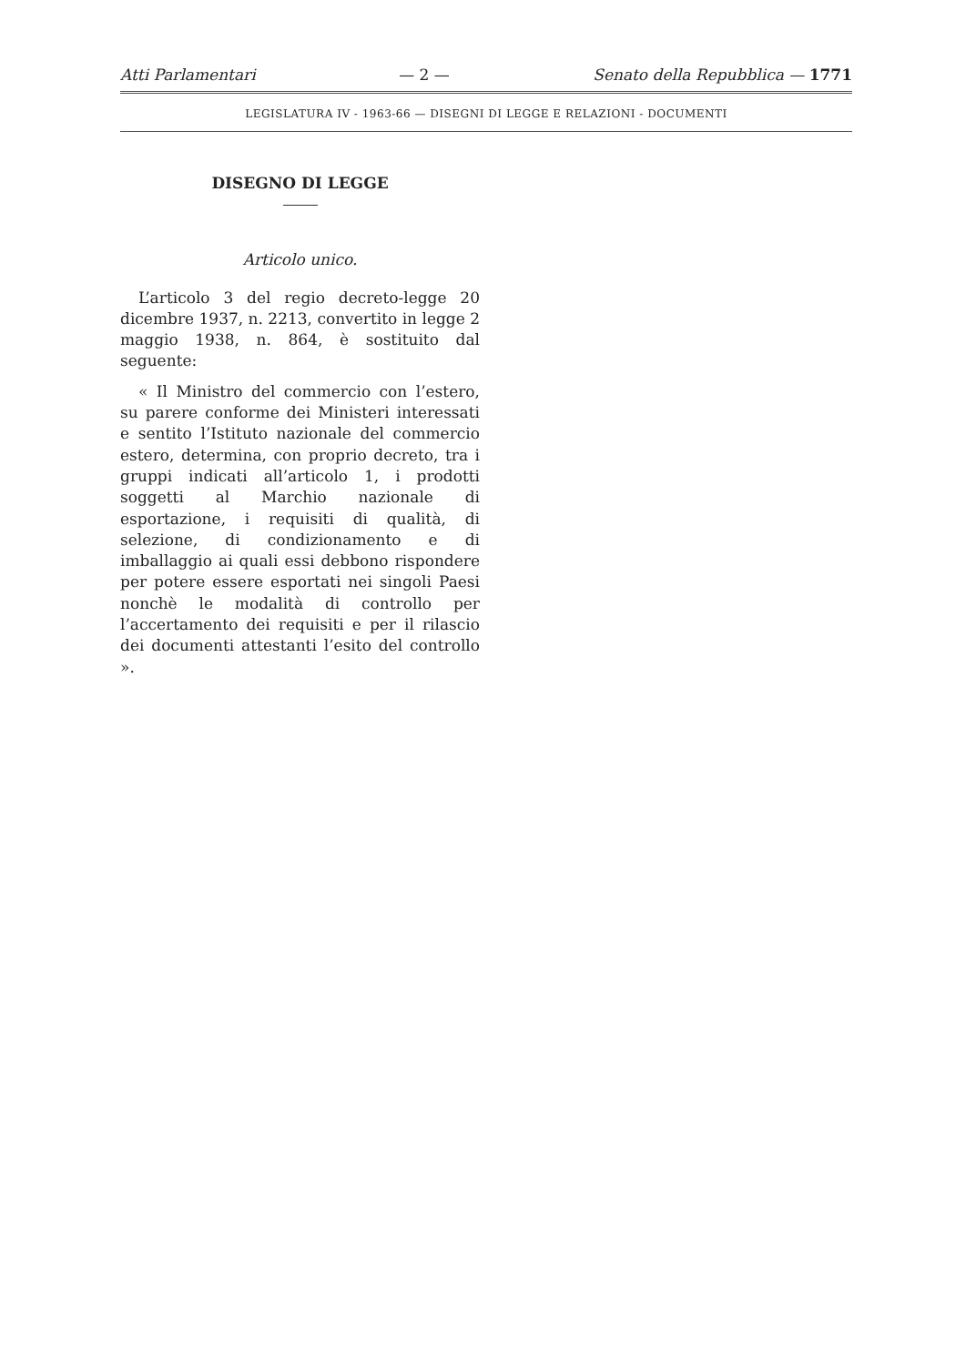Atti Parlamentari — 2 — Senato della Repubblica — 1771
LEGISLATURA IV - 1963-66 — DISEGNI DI LEGGE E RELAZIONI - DOCUMENTI
DISEGNO DI LEGGE
Articolo unico.
L’articolo 3 del regio decreto-legge 20 dicembre 1937, n. 2213, convertito in legge 2 maggio 1938, n. 864, è sostituito dal seguente:
« Il Ministro del commercio con l’estero, su parere conforme dei Ministeri interessati e sentito l’Istituto nazionale del commercio estero, determina, con proprio decreto, tra i gruppi indicati all’articolo 1, i prodotti soggetti al Marchio nazionale di esportazione, i requisiti di qualità, di selezione, di condizionamento e di imballaggio ai quali essi debbono rispondere per potere essere esportati nei singoli Paesi nonchè le modalità di controllo per l’accertamento dei requisiti e per il rilascio dei documenti attestanti l’esito del controllo ».